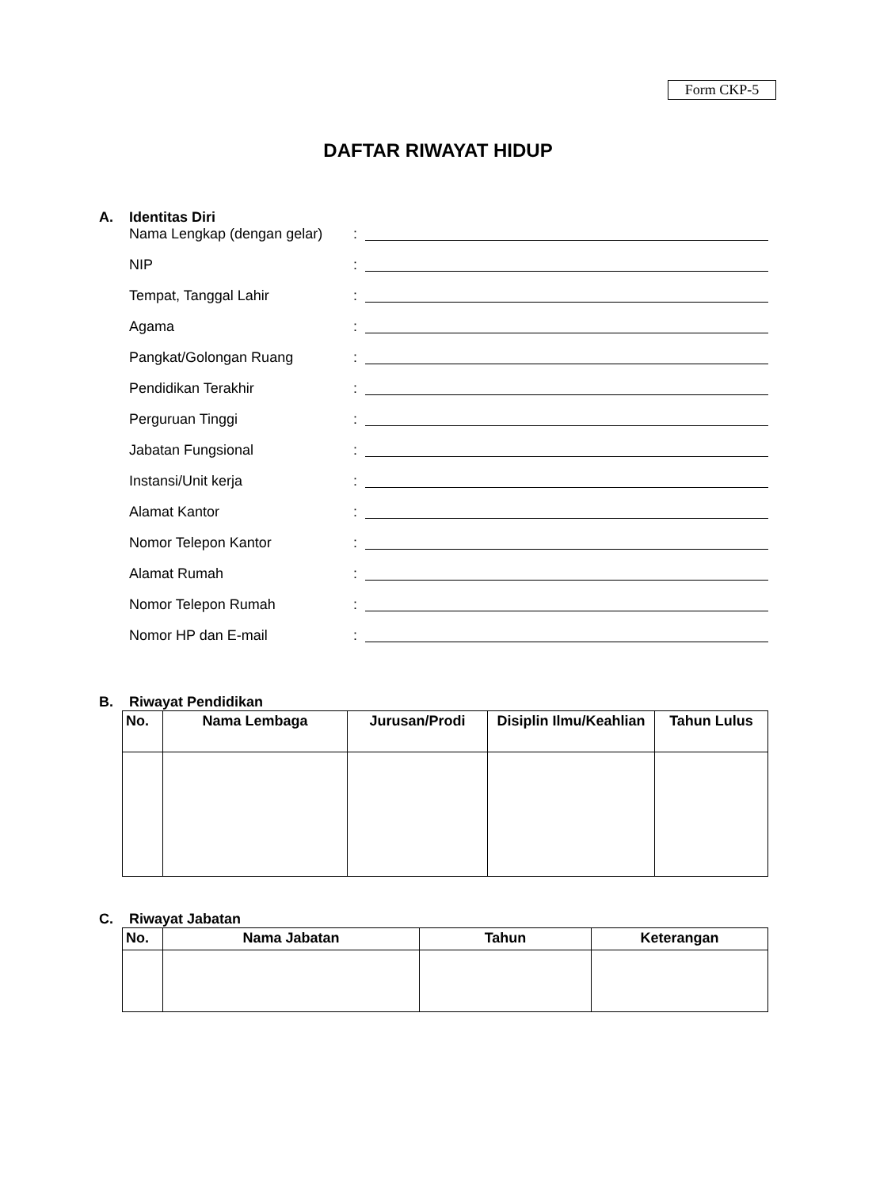Form CKP-5
DAFTAR RIWAYAT HIDUP
A. Identitas Diri
Nama Lengkap (dengan gelar):
NIP:
Tempat, Tanggal Lahir:
Agama:
Pangkat/Golongan Ruang:
Pendidikan Terakhir:
Perguruan Tinggi:
Jabatan Fungsional:
Instansi/Unit kerja:
Alamat Kantor:
Nomor Telepon Kantor:
Alamat Rumah:
Nomor Telepon Rumah:
Nomor HP dan E-mail:
B. Riwayat Pendidikan
| No. | Nama Lembaga | Jurusan/Prodi | Disiplin Ilmu/Keahlian | Tahun Lulus |
| --- | --- | --- | --- | --- |
C. Riwayat Jabatan
| No. | Nama Jabatan | Tahun | Keterangan |
| --- | --- | --- | --- |